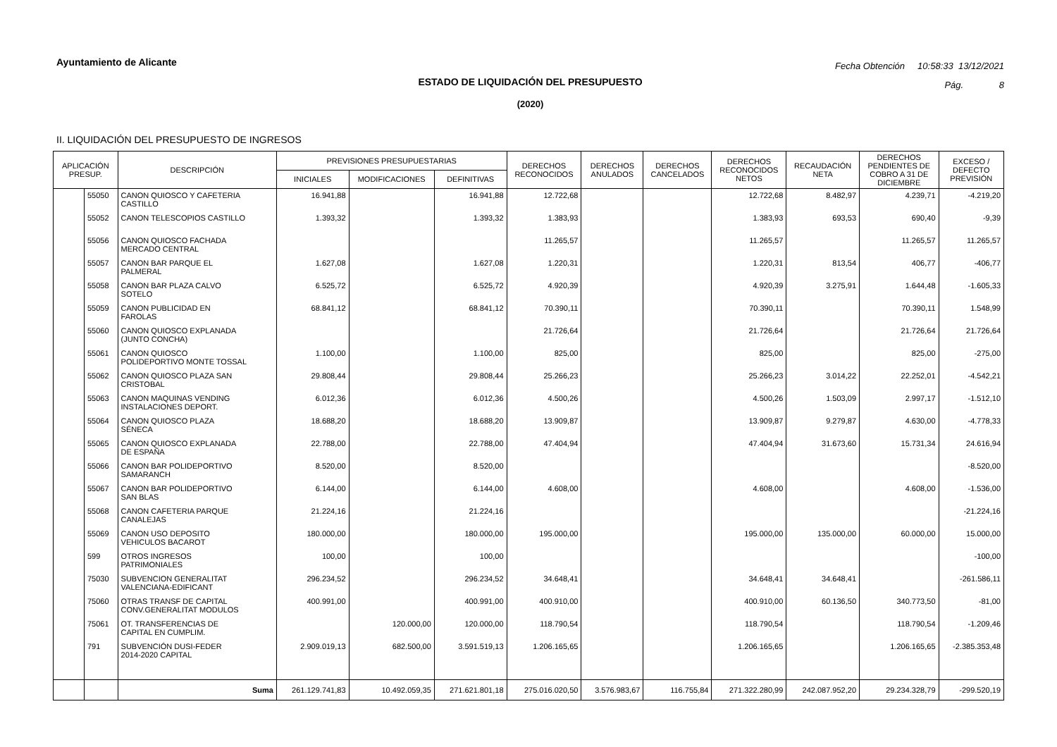Ayuntamiento de Alicante
Fecha Obtención 10:58:33 13/12/2021
Pág. 8
ESTADO DE LIQUIDACIÓN DEL PRESUPUESTO
(2020)
II. LIQUIDACIÓN DEL PRESUPUESTO DE INGRESOS
| APLICACIÓN PRESUP. | | DESCRIPCIÓN | PREVISIONES PRESUPUESTARIAS | | | DERECHOS RECONOCIDOS | DERECHOS ANULADOS | DERECHOS CANCELADOS | DERECHOS RECONOCIDOS NETOS | RECAUDACIÓN NETA | DERECHOS PENDIENTES DE COBRO A 31 DE DICIEMBRE | EXCESO / DEFECTO PREVISIÓN |
| --- | --- | --- | --- | --- | --- | --- | --- | --- | --- | --- | --- | --- |
| | | | INICIALES | MODIFICACIONES | DEFINITIVAS | | | | | | | |
| | 55050 | CANON QUIOSCO Y CAFETERIA CASTILLO | 16.941,88 | | 16.941,88 | 12.722,68 | | | 12.722,68 | 8.482,97 | 4.239,71 | -4.219,20 |
| | 55052 | CANON TELESCOPIOS CASTILLO | 1.393,32 | | 1.393,32 | 1.383,93 | | | 1.383,93 | 693,53 | 690,40 | -9,39 |
| | 55056 | CANON QUIOSCO FACHADA MERCADO CENTRAL | | | | 11.265,57 | | | 11.265,57 | | 11.265,57 | 11.265,57 |
| | 55057 | CANON BAR PARQUE EL PALMERAL | 1.627,08 | | 1.627,08 | 1.220,31 | | | 1.220,31 | 813,54 | 406,77 | -406,77 |
| | 55058 | CANON BAR PLAZA CALVO SOTELO | 6.525,72 | | 6.525,72 | 4.920,39 | | | 4.920,39 | 3.275,91 | 1.644,48 | -1.605,33 |
| | 55059 | CANON PUBLICIDAD EN FAROLAS | 68.841,12 | | 68.841,12 | 70.390,11 | | | 70.390,11 | | 70.390,11 | 1.548,99 |
| | 55060 | CANON QUIOSCO EXPLANADA (JUNTO CONCHA) | | | | 21.726,64 | | | 21.726,64 | | 21.726,64 | 21.726,64 |
| | 55061 | CANON QUIOSCO POLIDEPORTIVO MONTE TOSSAL | 1.100,00 | | 1.100,00 | 825,00 | | | 825,00 | | 825,00 | -275,00 |
| | 55062 | CANON QUIOSCO PLAZA SAN CRISTOBAL | 29.808,44 | | 29.808,44 | 25.266,23 | | | 25.266,23 | 3.014,22 | 22.252,01 | -4.542,21 |
| | 55063 | CANON MAQUINAS VENDING INSTALACIONES DEPORT. | 6.012,36 | | 6.012,36 | 4.500,26 | | | 4.500,26 | 1.503,09 | 2.997,17 | -1.512,10 |
| | 55064 | CANON QUIOSCO PLAZA SÉNECA | 18.688,20 | | 18.688,20 | 13.909,87 | | | 13.909,87 | 9.279,87 | 4.630,00 | -4.778,33 |
| | 55065 | CANON QUIOSCO EXPLANADA DE ESPAÑA | 22.788,00 | | 22.788,00 | 47.404,94 | | | 47.404,94 | 31.673,60 | 15.731,34 | 24.616,94 |
| | 55066 | CANON BAR POLIDEPORTIVO SAMARANCH | 8.520,00 | | 8.520,00 | | | | | | | -8.520,00 |
| | 55067 | CANON BAR POLIDEPORTIVO SAN BLAS | 6.144,00 | | 6.144,00 | 4.608,00 | | | 4.608,00 | | 4.608,00 | -1.536,00 |
| | 55068 | CANON CAFETERIA PARQUE CANALEJAS | 21.224,16 | | 21.224,16 | | | | | | | -21.224,16 |
| | 55069 | CANON USO DEPOSITO VEHICULOS BACAROT | 180.000,00 | | 180.000,00 | 195.000,00 | | | 195.000,00 | 135.000,00 | 60.000,00 | 15.000,00 |
| | 599 | OTROS INGRESOS PATRIMONIALES | 100,00 | | 100,00 | | | | | | | -100,00 |
| | 75030 | SUBVENCION GENERALITAT VALENCIANA-EDIFICANT | 296.234,52 | | 296.234,52 | 34.648,41 | | | 34.648,41 | 34.648,41 | | -261.586,11 |
| | 75060 | OTRAS TRANSF DE CAPITAL CONV.GENERALITAT MODULOS | 400.991,00 | | 400.991,00 | 400.910,00 | | | 400.910,00 | 60.136,50 | 340.773,50 | -81,00 |
| | 75061 | OT. TRANSFERENCIAS DE CAPITAL EN CUMPLIM. | | 120.000,00 | 120.000,00 | 118.790,54 | | | 118.790,54 | | 118.790,54 | -1.209,46 |
| | 791 | SUBVENCIÓN DUSI-FEDER 2014-2020 CAPITAL | 2.909.019,13 | 682.500,00 | 3.591.519,13 | 1.206.165,65 | | | 1.206.165,65 | | 1.206.165,65 | -2.385.353,48 |
| | | Suma | 261.129.741,83 | 10.492.059,35 | 271.621.801,18 | 275.016.020,50 | 3.576.983,67 | 116.755,84 | 271.322.280,99 | 242.087.952,20 | 29.234.328,79 | -299.520,19 |